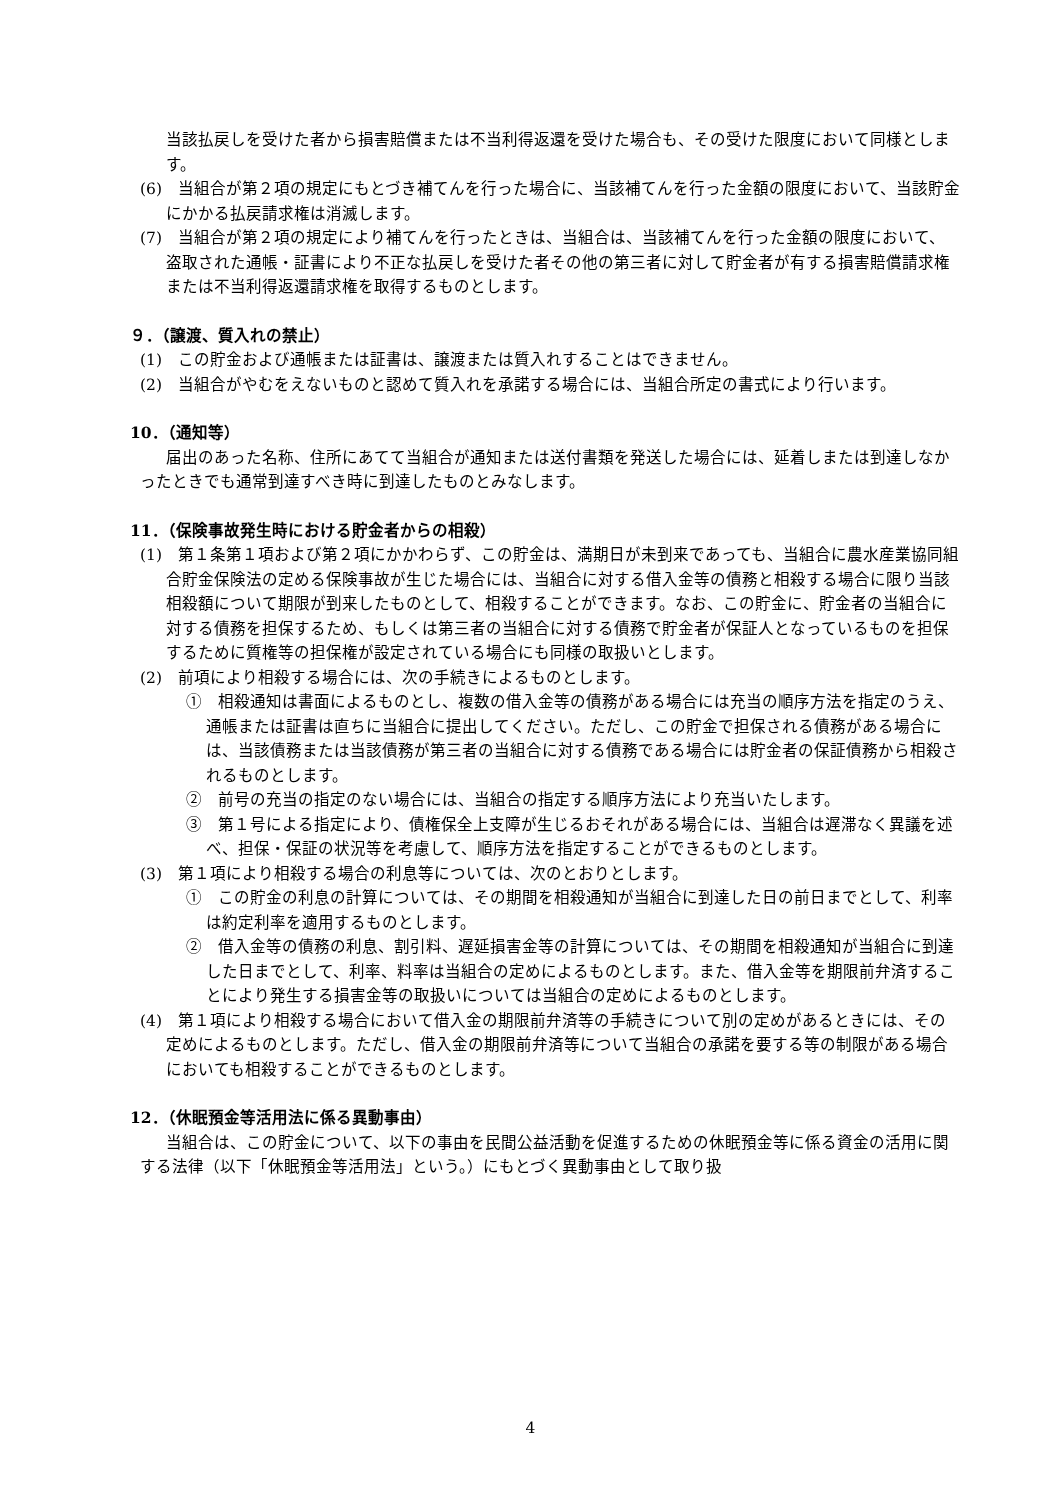当該払戻しを受けた者から損害賠償または不当利得返還を受けた場合も、その受けた限度において同様とします。
(6)　当組合が第２項の規定にもとづき補てんを行った場合に、当該補てんを行った金額の限度において、当該貯金にかかる払戻請求権は消滅します。
(7)　当組合が第２項の規定により補てんを行ったときは、当組合は、当該補てんを行った金額の限度において、盗取された通帳・証書により不正な払戻しを受けた者その他の第三者に対して貯金者が有する損害賠償請求権または不当利得返還請求権を取得するものとします。
９．（譲渡、質入れの禁止）
(1)　この貯金および通帳または証書は、譲渡または質入れすることはできません。
(2)　当組合がやむをえないものと認めて質入れを承諾する場合には、当組合所定の書式により行います。
10．（通知等）
届出のあった名称、住所にあてて当組合が通知または送付書類を発送した場合には、延着しまたは到達しなかったときでも通常到達すべき時に到達したものとみなします。
11．（保険事故発生時における貯金者からの相殺）
(1)　第１条第１項および第２項にかかわらず、この貯金は、満期日が未到来であっても、当組合に農水産業協同組合貯金保険法の定める保険事故が生じた場合には、当組合に対する借入金等の債務と相殺する場合に限り当該相殺額について期限が到来したものとして、相殺することができます。なお、この貯金に、貯金者の当組合に対する債務を担保するため、もしくは第三者の当組合に対する債務で貯金者が保証人となっているものを担保するために質権等の担保権が設定されている場合にも同様の取扱いとします。
(2)　前項により相殺する場合には、次の手続きによるものとします。
①　相殺通知は書面によるものとし、複数の借入金等の債務がある場合には充当の順序方法を指定のうえ、通帳または証書は直ちに当組合に提出してください。ただし、この貯金で担保される債務がある場合には、当該債務または当該債務が第三者の当組合に対する債務である場合には貯金者の保証債務から相殺されるものとします。
②　前号の充当の指定のない場合には、当組合の指定する順序方法により充当いたします。
③　第１号による指定により、債権保全上支障が生じるおそれがある場合には、当組合は遅滞なく異議を述べ、担保・保証の状況等を考慮して、順序方法を指定することができるものとします。
(3)　第１項により相殺する場合の利息等については、次のとおりとします。
①　この貯金の利息の計算については、その期間を相殺通知が当組合に到達した日の前日までとして、利率は約定利率を適用するものとします。
②　借入金等の債務の利息、割引料、遅延損害金等の計算については、その期間を相殺通知が当組合に到達した日までとして、利率、料率は当組合の定めによるものとします。また、借入金等を期限前弁済することにより発生する損害金等の取扱いについては当組合の定めによるものとします。
(4)　第１項により相殺する場合において借入金の期限前弁済等の手続きについて別の定めがあるときには、その定めによるものとします。ただし、借入金の期限前弁済等について当組合の承諾を要する等の制限がある場合においても相殺することができるものとします。
12．（休眠預金等活用法に係る異動事由）
当組合は、この貯金について、以下の事由を民間公益活動を促進するための休眠預金等に係る資金の活用に関する法律（以下「休眠預金等活用法」という。）にもとづく異動事由として取り扱
4